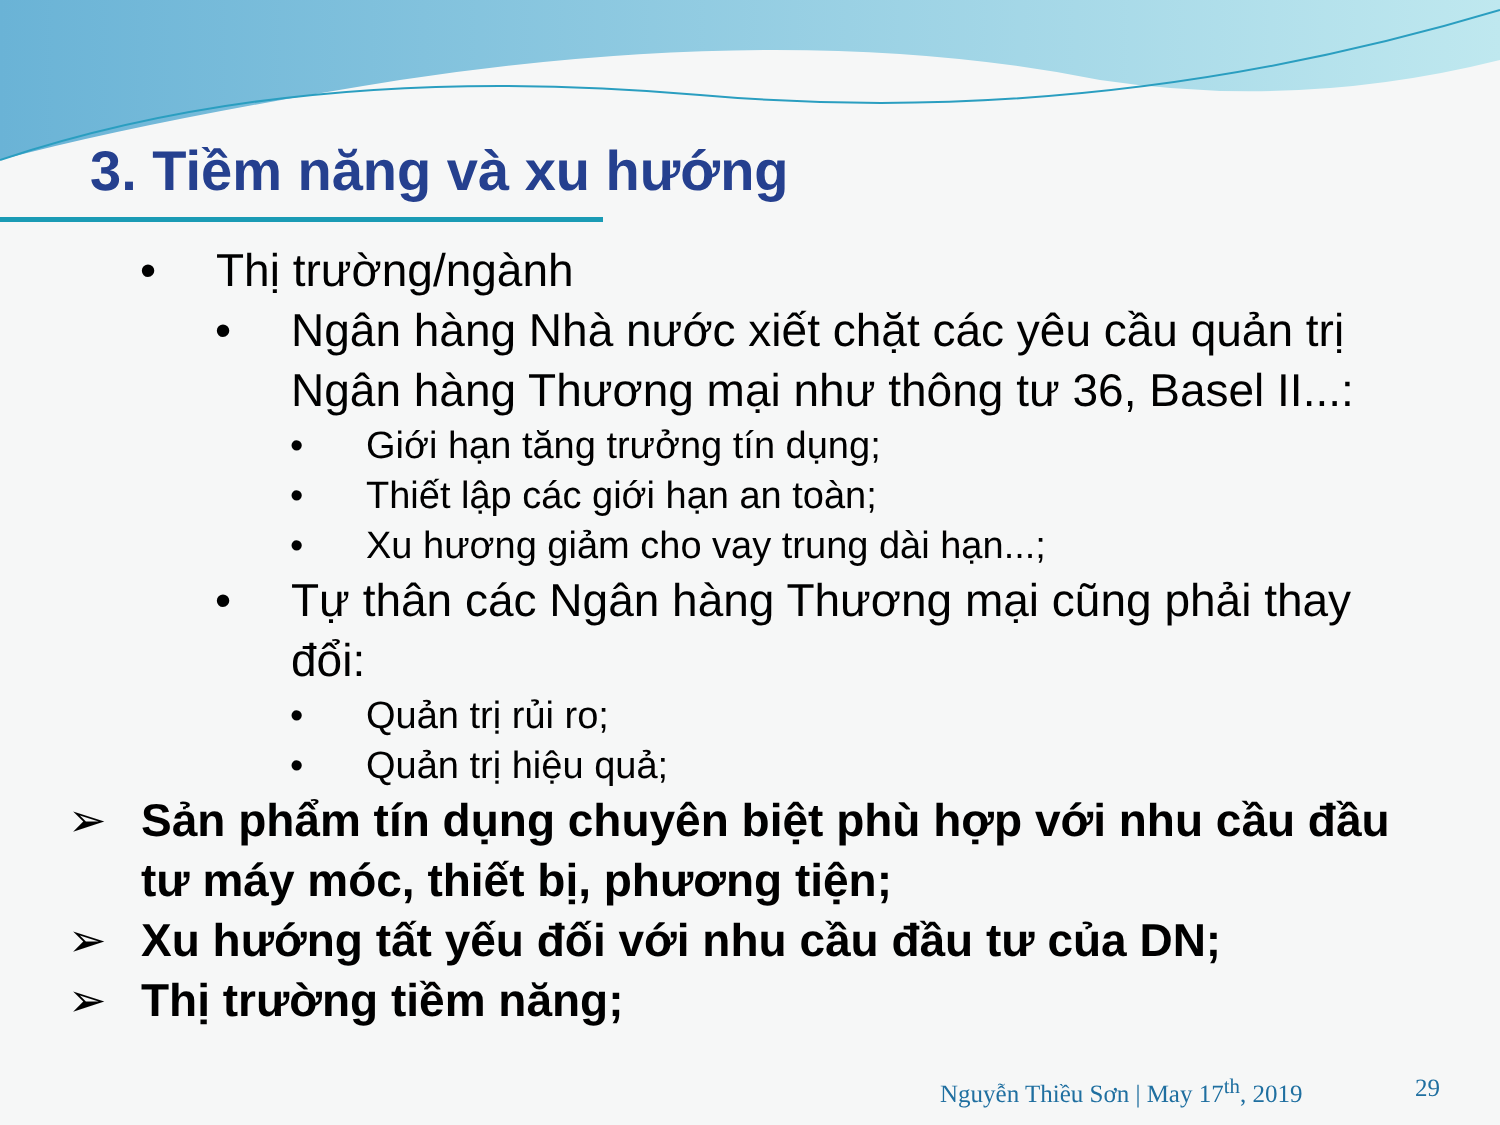3. Tiềm năng và xu hướng
• Thị trường/ngành
• Ngân hàng Nhà nước xiết chặt các yêu cầu quản trị Ngân hàng Thương mại như thông tư 36, Basel II...:
• Giới hạn tăng trưởng tín dụng;
• Thiết lập các giới hạn an toàn;
• Xu hương giảm cho vay trung dài hạn...;
• Tự thân các Ngân hàng Thương mại cũng phải thay đổi:
• Quản trị rủi ro;
• Quản trị hiệu quả;
➢ Sản phẩm tín dụng chuyên biệt phù hợp với nhu cầu đầu tư máy móc, thiết bị, phương tiện;
➢ Xu hướng tất yếu đối với nhu cầu đầu tư của DN;
➢ Thị trường tiềm năng;
Nguyễn Thiều Sơn | May 17<sup>th</sup>, 2019 29